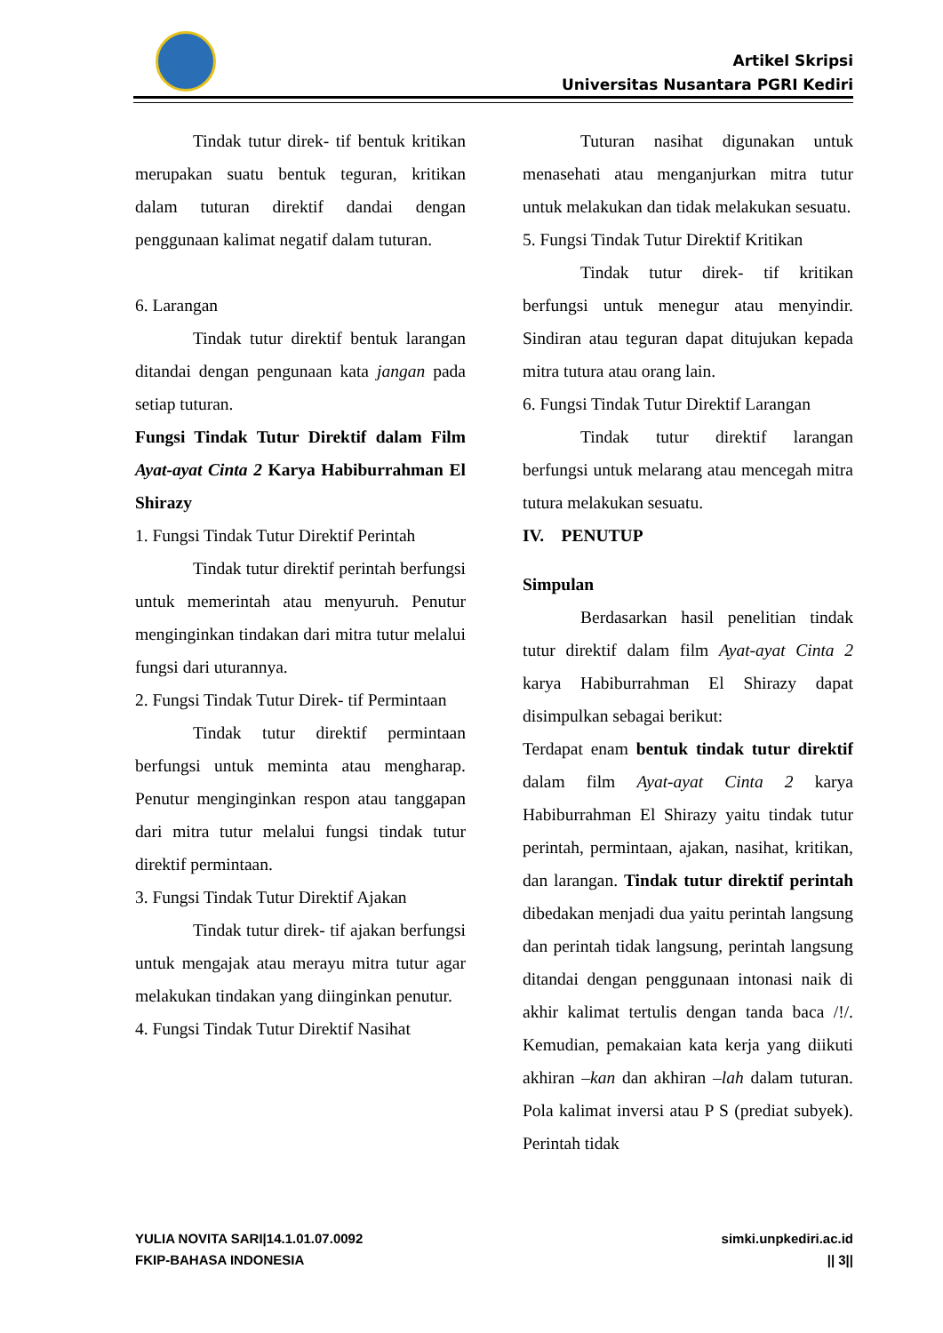Artikel Skripsi
Universitas Nusantara PGRI Kediri
Tindak tutur direk- tif bentuk kritikan merupakan suatu bentuk teguran, kritikan dalam tuturan direktif dandai dengan penggunaan kalimat negatif dalam tuturan.
6. Larangan
Tindak tutur direktif bentuk larangan ditandai dengan pengunaan kata jangan pada setiap tuturan.
Fungsi Tindak Tutur Direktif dalam Film Ayat-ayat Cinta 2 Karya Habiburrahman El Shirazy
1. Fungsi Tindak Tutur Direktif Perintah
Tindak tutur direktif perintah berfungsi untuk memerintah atau menyuruh. Penutur menginginkan tindakan dari mitra tutur melalui fungsi dari uturannya.
2. Fungsi Tindak Tutur Direk- tif Permintaan
Tindak tutur direktif permintaan berfungsi untuk meminta atau mengharap. Penutur menginginkan respon atau tanggapan dari mitra tutur melalui fungsi tindak tutur direktif permintaan.
3. Fungsi Tindak Tutur Direktif Ajakan
Tindak tutur direk- tif ajakan berfungsi untuk mengajak atau merayu mitra tutur agar melakukan tindakan yang diinginkan penutur.
4. Fungsi Tindak Tutur Direktif Nasihat
Tuturan nasihat digunakan untuk menasehati atau menganjurkan mitra tutur untuk melakukan dan tidak melakukan sesuatu.
5. Fungsi Tindak Tutur Direktif Kritikan
Tindak tutur direk- tif kritikan berfungsi untuk menegur atau menyindir. Sindiran atau teguran dapat ditujukan kepada mitra tutura atau orang lain.
6. Fungsi Tindak Tutur Direktif Larangan
Tindak tutur direktif larangan berfungsi untuk melarang atau mencegah mitra tutura melakukan sesuatu.
IV. PENUTUP
Simpulan
Berdasarkan hasil penelitian tindak tutur direktif dalam film Ayat-ayat Cinta 2 karya Habiburrahman El Shirazy dapat disimpulkan sebagai berikut:
Terdapat enam bentuk tindak tutur direktif dalam film Ayat-ayat Cinta 2 karya Habiburrahman El Shirazy yaitu tindak tutur perintah, permintaan, ajakan, nasihat, kritikan, dan larangan. Tindak tutur direktif perintah dibedakan menjadi dua yaitu perintah langsung dan perintah tidak langsung, perintah langsung ditandai dengan penggunaan intonasi naik di akhir kalimat tertulis dengan tanda baca /!/. Kemudian, pemakaian kata kerja yang diikuti akhiran –kan dan akhiran –lah dalam tuturan. Pola kalimat inversi atau P S (prediat subyek). Perintah tidak
YULIA NOVITA SARI|14.1.01.07.0092
FKIP-BAHASA INDONESIA
simki.unpkediri.ac.id
|| 3||